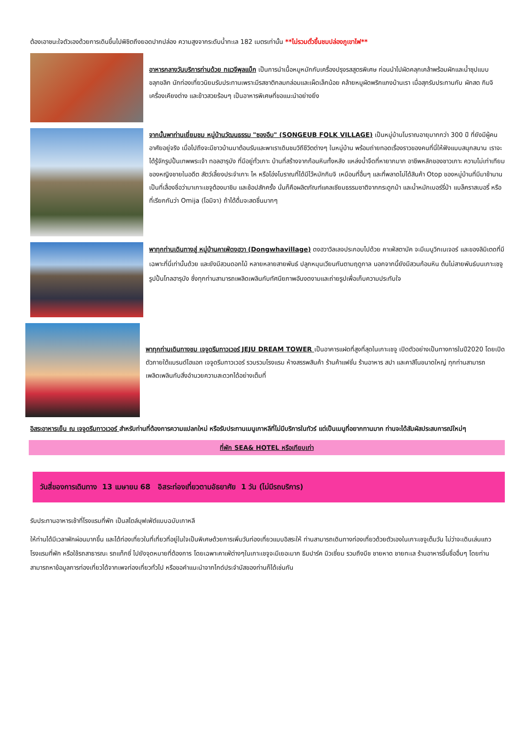ต้องเอาชนะใจตัวเองด้วยการเดินขึ้นไปพิชิตถึงยอดปากปล่อง ความสูงจากระดับน้ำทะเล 182 เมตรเท่านั้น **ไม่รวมตั๋วขึ้นชมปล่องภูเขาไฟ**
อาหารกลางวันบริการท่านด้วย ทแวจีพุลแบ็ก เป็นการนำเนื้อหมูหมักกับเครื่องปรุงรสสูตรพิเศษ ก่อนนำไปผัดคลุกเคล้าพร้อมผักและน้ำซุปแบบขลุกขลิก นักท่องเที่ยวนิยมรับประทานเพราะมีรสชาติกลมกล่อมและเผ็ดเล็กน้อย คล้ายหมูผัดพริกแกงบ้านเรา เมื่อสุกรับประทานกับ ผักสด กิมจิ เครื่องเคียงต่าง และข้าวสวยร้อนๆ เป็นอาหารพิเศษที่ขอแนะนำอย่างยิ่ง
จากนั้นพาท่านเยี่ยมชม หมู่บ้านวัฒนธรรม "ซองอึบ" (SONGEUB FOLK VILLAGE) เป็นหมู่บ้านโบราณอายุมากกว่า 300 ปี ที่ยังมีผู้คนอาศัยอยู่จริง เมื่อไปถึงจะมีชาวบ้านมาต้อนรับและพาเราเดินชมวิถีชีวิตต่างๆ ในหมู่บ้าน พร้อมถ่ายทอดเรื่องราวของคนที่นี่ให้ฟังแบบสนุกสนาน เราจะได้รู้จักรูปปั้นเทพพระเจ้า ทอลฮารุบัง ที่มีอยู่ทั่วเกาะ บ้านที่สร้างจากก้อนหินทั้งหลัง แหล่งน้ำจืดที่หายากมาก อาชีพหลักของชาวเกาะ ความไม่เท่าเทียมของหญิงชายในอดีต สัตว์เลี้ยงประจำเกาะ ไห หรือโอ่งโบราณที่ได้มีไว้หมักกิมจิ เหมือนที่อื่นๆ และที่พลาดไม่ได้สินค้า Otop ของหมู่บ้านที่มีมาช้านาน เป็นที่เลื่องชื่อว่ามาเกาะเชจูต้องมาชิม และช้อปสักครั้ง นั่นก็คือผลิตภัณฑ์แคลเซียมธรรมชาติจากกระดูกม้า และน้ำหมักเบอร์รี่ป่า แบล็คราสเบอรี่ หรือที่เรียกกันว่า Omija (โอมิจา) ถ้าได้ดื่มจะสดชื่นมากๆ
พาทุกท่านเดินทางสู่ หมู่บ้านคาเฟ่ดงฮวา (Dongwhavillage) ดงฮวาวิลเลจประกอบไปด้วย คาเฟ่สตาบัค จะมีเมนูวิกเนเจอร์ และของลิมิเตดที่มีเฉพาะที่นี่เท่านั้นด้วย และยังมีสวนดอกไม้ หลายหลายสายพันธ์ ปลูกหมุนเวียนกันตามฤดูกาล นอกจากนี้ยังมีสวนก้อนหิน ต้นไม่สายพันธ์บนเกาะเชจู รูปปั้นโทลฮารุบัง ซึ่งทุกท่านสามารถเพลิดเพลินกับทัศนียภาพอันงดงามและถ่ายรูปเพื่อเก็บความประทับใจ
พาทุกท่านเดินทางชม เจจูดรีมทาวเวอร์ JEJU DREAM TOWER เป็นอาคารแฝดที่สูงที่สุดในเกาะเชจู เปิดตัวอย่างเป็นทางการในปี2020 โดยเปิดตัวภายใต้แบรนด์ไฮแอท เจจูดรีมทาวเวอร์ รวบรวมโรงแรม ห้างสรรพสินค้า ร้านค้าแฟชั่น ร้านอาหาร สปา และคาสิโนขนาดใหญ่ ทุกท่านสามารถเพลิดเพลินกับสิ่งอำนวยความสะดวกได้อย่างเต็มที่
อิสระอาหารเย็น ณ เจจูดรีมทาวเวอร์ สำหรับท่านที่ต้องการความแปลกใหม่ หรือรับประทานเมนูเกาหลีที่ไม่มีบริการในทัวร์ แต่เป็นเมนูที่อยากทานมาก ท่านจะได้สัมผัสประสบการณ์ใหม่ๆ
ที่พัก SEA& HOTEL หรือเทียบเท่า
วันสี่ของการเดินทาง 13 เมษายน 68 อิสระท่องเที่ยวตามอัธยาศัย 1 วัน (ไม่มีรถบริการ)
รับประทานอาหารเช้าที่โรงแรมที่พัก เป็นสไตล์บุฟเฟ่ต์แบบฉบับเกาหลี
ให้ท่านได้มีเวลาพักผ่อนมากขึ้น และได้ท่องเที่ยวในที่เที่ยวที่อยู่ในใจเป็นพิเศษด้วยการเพิ่มวันท่องเที่ยวแบบอิสระให้ ท่านสามารถเดินทางท่องเที่ยวด้วยตัวเองในเกาะเชจูเต็มวัน ไม่ว่าจะเดินเล่นแถวโรงแรมที่พัก หรือใช้รถสาธารณะ รถแท็กซี่ ไปยังจุดหมายที่ต้องการ โดยเฉพาะคาเฟ่ต่างๆในเกาะเชจูจะมีเยอะมาก ธีมปาร์ค มิวเซี่ยม รวมถึงบีช ชายหาด ชายทะเล ร้านอาหารขึ้นชื่ออื่นๆ โดยท่านสามารถหาข้อมูลการท่องเที่ยวได้จากเพจท่องเที่ยวทั่วไป หรือขอคำแนะนำจากไกด์ประจำบัสของท่านก็ได้เช่นกัน